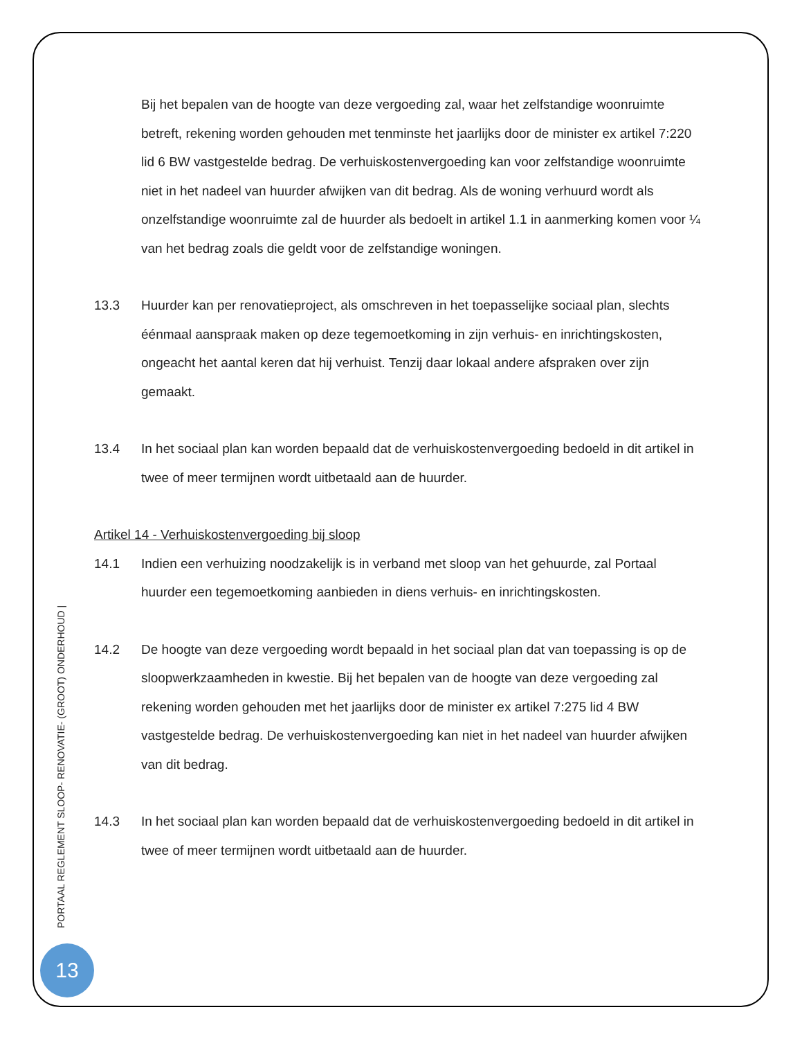Bij het bepalen van de hoogte van deze vergoeding zal, waar het zelfstandige woonruimte betreft, rekening worden gehouden met tenminste het jaarlijks door de minister ex artikel 7:220 lid 6 BW vastgestelde bedrag. De verhuiskostenvergoeding kan voor zelfstandige woonruimte niet in het nadeel van huurder afwijken van dit bedrag. Als de woning verhuurd wordt als onzelfstandige woonruimte zal de huurder als bedoelt in artikel 1.1 in aanmerking komen voor ¼ van het bedrag zoals die geldt voor de zelfstandige woningen.
13.3 Huurder kan per renovatieproject, als omschreven in het toepasselijke sociaal plan, slechts éénmaal aanspraak maken op deze tegemoetkoming in zijn verhuis- en inrichtingskosten, ongeacht het aantal keren dat hij verhuist. Tenzij daar lokaal andere afspraken over zijn gemaakt.
13.4 In het sociaal plan kan worden bepaald dat de verhuiskostenvergoeding bedoeld in dit artikel in twee of meer termijnen wordt uitbetaald aan de huurder.
Artikel 14 - Verhuiskostenvergoeding bij sloop
14.1 Indien een verhuizing noodzakelijk is in verband met sloop van het gehuurde, zal Portaal huurder een tegemoetkoming aanbieden in diens verhuis- en inrichtingskosten.
14.2 De hoogte van deze vergoeding wordt bepaald in het sociaal plan dat van toepassing is op de sloopwerkzaamheden in kwestie. Bij het bepalen van de hoogte van deze vergoeding zal rekening worden gehouden met het jaarlijks door de minister ex artikel 7:275 lid 4 BW vastgestelde bedrag. De verhuiskostenvergoeding kan niet in het nadeel van huurder afwijken van dit bedrag.
14.3 In het sociaal plan kan worden bepaald dat de verhuiskostenvergoeding bedoeld in dit artikel in twee of meer termijnen wordt uitbetaald aan de huurder.
PORTAAL REGLEMENT SLOOP- RENOVATIE- (GROOT) ONDERHOUD |
13